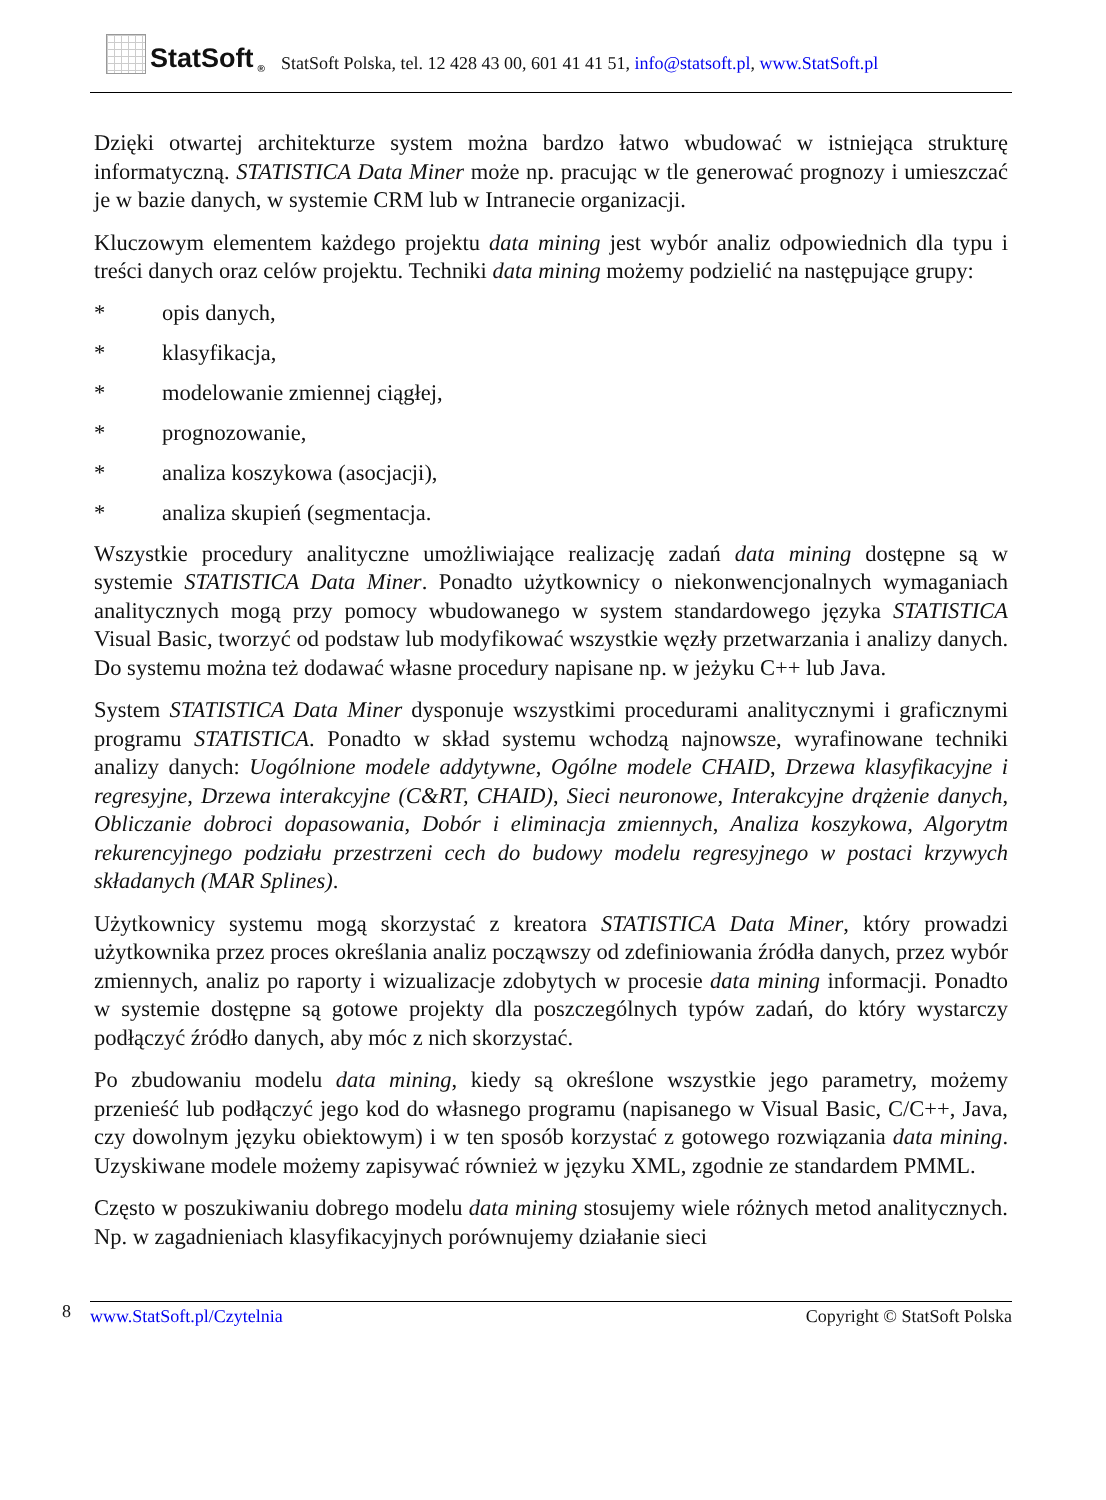StatSoft<sup>®</sup>
StatSoft Polska, tel. 12 428 43 00, 601 41 41 51, info@statsoft.pl, www.StatSoft.pl
Dzięki otwartej architekturze system można bardzo łatwo wbudować w istniejąca strukturę informatyczną. STATISTICA Data Miner może np. pracując w tle generować prognozy i umieszczać je w bazie danych, w systemie CRM lub w Intranecie organizacji.
Kluczowym elementem każdego projektu data mining jest wybór analiz odpowiednich dla typu i treści danych oraz celów projektu. Techniki data mining możemy podzielić na następujące grupy:
* opis danych,
* klasyfikacja,
* modelowanie zmiennej ciągłej,
* prognozowanie,
* analiza koszykowa (asocjacji),
* analiza skupień (segmentacja.
Wszystkie procedury analityczne umożliwiające realizację zadań data mining dostępne są w systemie STATISTICA Data Miner. Ponadto użytkownicy o niekonwencjonalnych wymaganiach analitycznych mogą przy pomocy wbudowanego w system standardowego języka STATISTICA Visual Basic, tworzyć od podstaw lub modyfikować wszystkie węzły przetwarzania i analizy danych. Do systemu można też dodawać własne procedury napisane np. w jeżyku C++ lub Java.
System STATISTICA Data Miner dysponuje wszystkimi procedurami analitycznymi i graficznymi programu STATISTICA. Ponadto w skład systemu wchodzą najnowsze, wyrafinowane techniki analizy danych: Uogólnione modele addytywne, Ogólne modele CHAID, Drzewa klasyfikacyjne i regresyjne, Drzewa interakcyjne (C&RT, CHAID), Sieci neuronowe, Interakcyjne drążenie danych, Obliczanie dobroci dopasowania, Dobór i eliminacja zmiennych, Analiza koszykowa, Algorytm rekurencyjnego podziału przestrzeni cech do budowy modelu regresyjnego w postaci krzywych składanych (MAR Splines).
Użytkownicy systemu mogą skorzystać z kreatora STATISTICA Data Miner, który prowadzi użytkownika przez proces określania analiz począwszy od zdefiniowania źródła danych, przez wybór zmiennych, analiz po raporty i wizualizacje zdobytych w procesie data mining informacji. Ponadto w systemie dostępne są gotowe projekty dla poszczególnych typów zadań, do który wystarczy podłączyć źródło danych, aby móc z nich skorzystać.
Po zbudowaniu modelu data mining, kiedy są określone wszystkie jego parametry, możemy przenieść lub podłączyć jego kod do własnego programu (napisanego w Visual Basic, C/C++, Java, czy dowolnym języku obiektowym) i w ten sposób korzystać z gotowego rozwiązania data mining. Uzyskiwane modele możemy zapisywać również w języku XML, zgodnie ze standardem PMML.
Często w poszukiwaniu dobrego modelu data mining stosujemy wiele różnych metod analitycznych. Np. w zagadnieniach klasyfikacyjnych porównujemy działanie sieci
8
www.StatSoft.pl/Czytelnia Copyright © StatSoft Polska